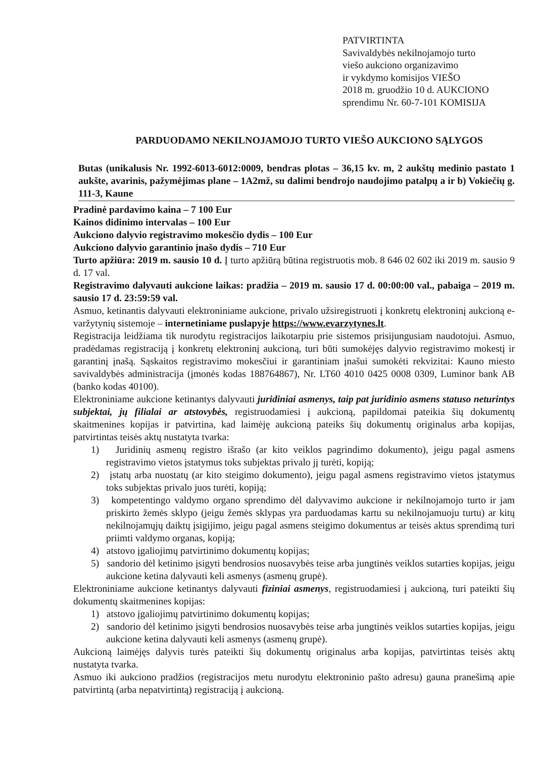PATVIRTINTA
Savivaldybės nekilnojamojo turto
viešo aukciono organizavimo
ir vykdymo komisijos VIEŠO
2018 m. gruodžio 10 d. AUKCIONO
sprendimu Nr. 60-7-101 KOMISIJA
PARDUODAMO NEKILNOJAMOJO TURTO VIEŠO AUKCIONO SĄLYGOS
Butas (unikalusis Nr. 1992-6013-6012:0009, bendras plotas – 36,15 kv. m, 2 aukštų medinio pastato 1 aukšte, avarinis, pažymėjimas plane – 1A2mž, su dalimi bendrojo naudojimo patalpų a ir b) Vokiečių g. 111-3, Kaune
Pradinė pardavimo kaina – 7 100 Eur
Kainos didinimo intervalas – 100 Eur
Aukciono dalyvio registravimo mokesčio dydis – 100 Eur
Aukciono dalyvio garantinio įnašo dydis – 710 Eur
Turto apžiūra: 2019 m. sausio 10 d. Į turto apžiūrą būtina registruotis mob. 8 646 02 602 iki 2019 m. sausio 9 d. 17 val.
Registravimo dalyvauti aukcione laikas: pradžia – 2019 m. sausio 17 d. 00:00:00 val., pabaiga – 2019 m. sausio 17 d. 23:59:59 val.
Asmuo, ketinantis dalyvauti elektroniniame aukcione, privalo užsiregistruoti į konkretų elektroninį aukcioną e-varžytynių sistemoje – internetiniame puslapyje https://www.evarzytynes.lt.
Registracija leidžiama tik nurodytu registracijos laikotarpiu prie sistemos prisijungusiam naudotojui. Asmuo, pradėdamas registraciją į konkretų elektroninį aukcioną, turi būti sumokėjęs dalyvio registravimo mokestį ir garantinį įnašą. Sąskaitos registravimo mokesčiui ir garantiniam įnašui sumokėti rekvizitai: Kauno miesto savivaldybės administracija (įmonės kodas 188764867), Nr. LT60 4010 0425 0008 0309, Luminor bank AB (banko kodas 40100).
Elektroniniame aukcione ketinantys dalyvauti juridiniai asmenys, taip pat juridinio asmens statuso neturintys subjektai, jų filialai ar atstovybės, registruodamiesi į aukcioną, papildomai pateikia šių dokumentų skaitmenines kopijas ir patvirtina, kad laimėję aukcioną pateiks šių dokumentų originalus arba kopijas, patvirtintas teisės aktų nustatyta tvarka:
1) Juridinių asmenų registro išrašo (ar kito veiklos pagrindimo dokumento), jeigu pagal asmens registravimo vietos įstatymus toks subjektas privalo jį turėti, kopiją;
2) įstatų arba nuostatų (ar kito steigimo dokumento), jeigu pagal asmens registravimo vietos įstatymus toks subjektas privalo juos turėti, kopiją;
3) kompetentingo valdymo organo sprendimo dėl dalyvavimo aukcione ir nekilnojamojo turto ir jam priskirto žemės sklypo (jeigu žemės sklypas yra parduodamas kartu su nekilnojamuoju turtu) ar kitų nekilnojamųjų daiktų įsigijimo, jeigu pagal asmens steigimo dokumentus ar teisės aktus sprendimą turi priimti valdymo organas, kopiją;
4) atstovo įgaliojimų patvirtinimo dokumentų kopijas;
5) sandorio dėl ketinimo įsigyti bendrosios nuosavybės teise arba jungtinės veiklos sutarties kopijas, jeigu aukcione ketina dalyvauti keli asmenys (asmenų grupė).
Elektroniniame aukcione ketinantys dalyvauti fiziniai asmenys, registruodamiesi į aukcioną, turi pateikti šių dokumentų skaitmenines kopijas:
1) atstovo įgaliojimų patvirtinimo dokumentų kopijas;
2) sandorio dėl ketinimo įsigyti bendrosios nuosavybės teise arba jungtinės veiklos sutarties kopijas, jeigu aukcione ketina dalyvauti keli asmenys (asmenų grupė).
Aukcioną laimėjęs dalyvis turės pateikti šių dokumentų originalus arba kopijas, patvirtintas teisės aktų nustatyta tvarka.
Asmuo iki aukciono pradžios (registracijos metu nurodytu elektroninio pašto adresu) gauna pranešimą apie patvirtintą (arba nepatvirtintą) registraciją į aukcioną.